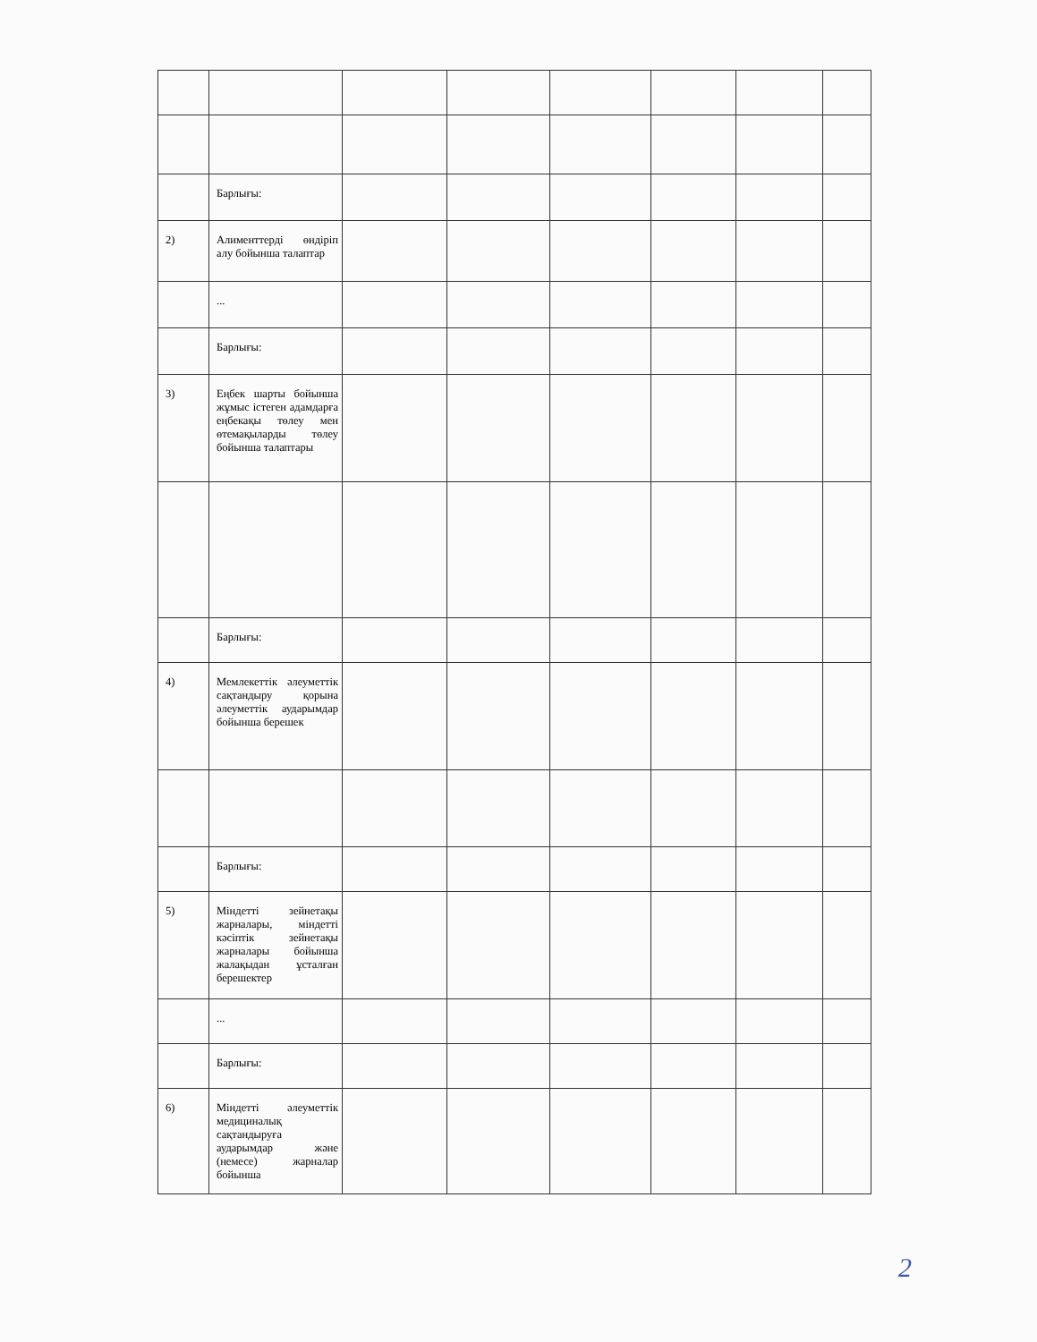| | Барлығы: | | | | | | |
| 2) | Алименттерді өндіріп алу бойынша талаптар | | | | | | |
| | ... | | | | | | |
| | Барлығы: | | | | | | |
| 3) | Еңбек шарты бойынша жұмыс істеген адамдарға еңбекақы төлеу мен өтемақыларды төлеу бойынша талаптары | | | | | | |
| | Барлығы: | | | | | | |
| 4) | Мемлекеттік әлеуметтік сақтандыру қорына әлеуметтік аударымдар бойынша берешек | | | | | | |
| | Барлығы: | | | | | | |
| 5) | Міндетті зейнетақы жарналары, міндетті кәсіптік зейнетақы жарналары бойынша жалақыдан ұсталған берешектер | | | | | | |
| | ... | | | | | | |
| | Барлығы: | | | | | | |
| 6) | Міндетті әлеуметтік медициналық сақтандыруға аударымдар және (немесе) жарналар бойынша | | | | | | |
2